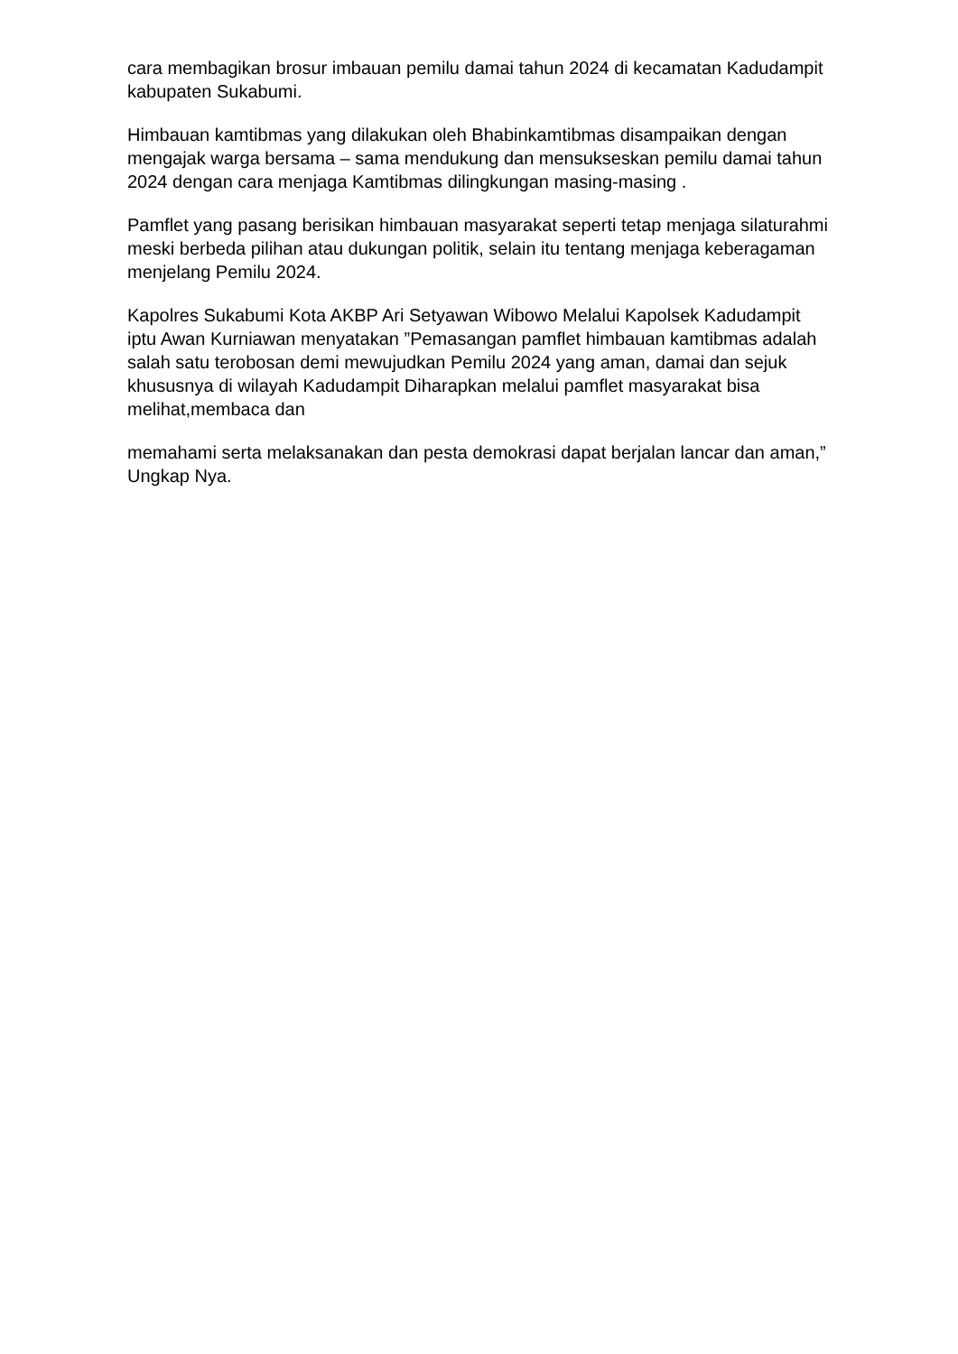cara membagikan brosur imbauan pemilu damai tahun 2024 di kecamatan Kadudampit kabupaten Sukabumi.
Himbauan kamtibmas yang dilakukan oleh Bhabinkamtibmas disampaikan dengan mengajak warga bersama – sama mendukung dan mensukseskan pemilu damai tahun 2024 dengan cara menjaga Kamtibmas dilingkungan masing-masing .
Pamflet yang pasang berisikan himbauan masyarakat seperti tetap menjaga silaturahmi meski berbeda pilihan atau dukungan politik, selain itu tentang menjaga keberagaman menjelang Pemilu 2024.
Kapolres Sukabumi Kota AKBP Ari Setyawan Wibowo Melalui Kapolsek Kadudampit iptu Awan Kurniawan menyatakan ”Pemasangan pamflet himbauan kamtibmas adalah salah satu terobosan demi mewujudkan Pemilu 2024 yang aman, damai dan sejuk khususnya di wilayah Kadudampit Diharapkan melalui pamflet masyarakat bisa melihat,membaca dan
memahami serta melaksanakan dan pesta demokrasi dapat berjalan lancar dan aman,” Ungkap Nya.